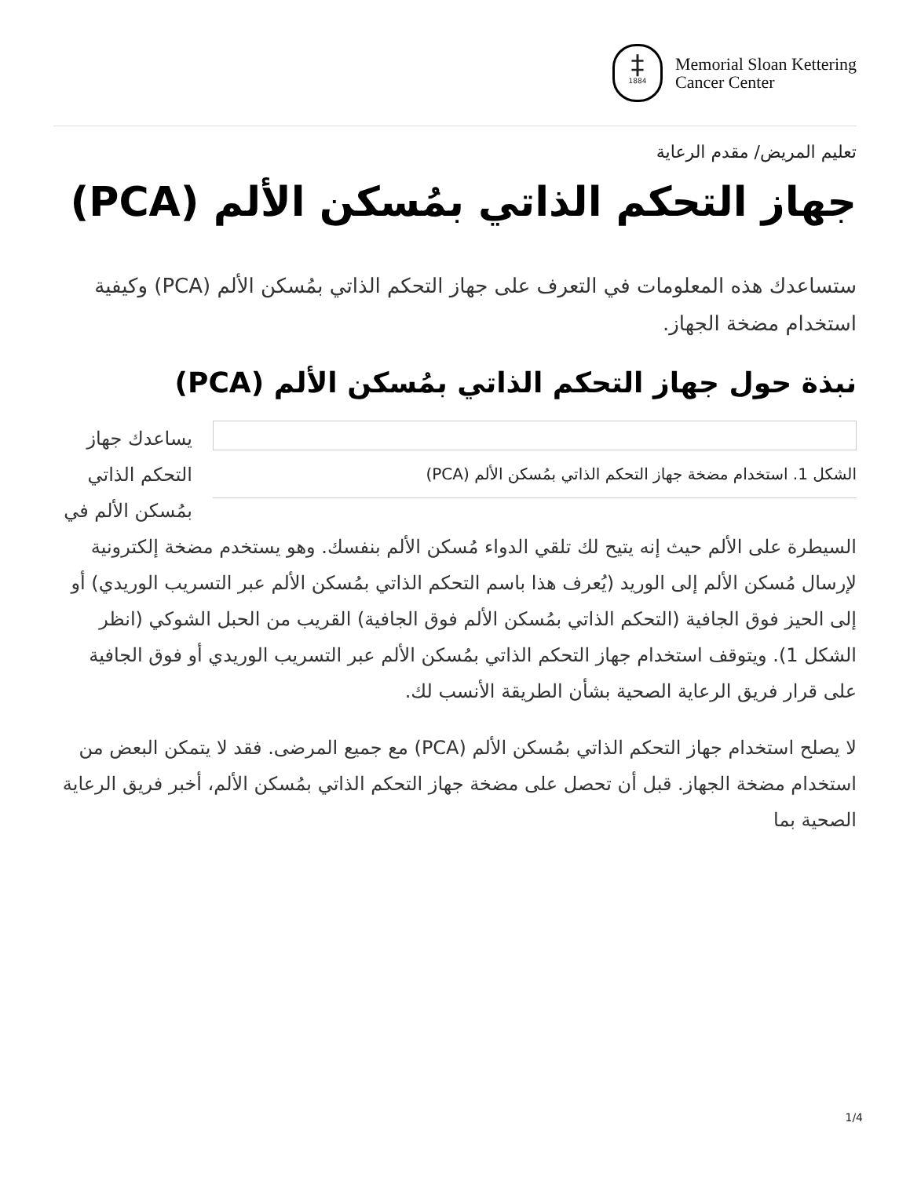‡
1884
Memorial Sloan Kettering
Cancer Center
تعليم المريض/ مقدم الرعاية
جهاز التحكم الذاتي بمُسكن الألم (PCA)
ستساعدك هذه المعلومات في التعرف على جهاز التحكم الذاتي بمُسكن الألم (PCA) وكيفية استخدام مضخة الجهاز.
نبذة حول جهاز التحكم الذاتي بمُسكن الألم (PCA)
الشكل 1. استخدام مضخة جهاز التحكم الذاتي بمُسكن الألم (PCA)
يساعدك جهاز التحكم الذاتي بمُسكن الألم في السيطرة على الألم حيث إنه يتيح لك تلقي الدواء مُسكن الألم بنفسك. وهو يستخدم مضخة إلكترونية لإرسال مُسكن الألم إلى الوريد (يُعرف هذا باسم التحكم الذاتي بمُسكن الألم عبر التسريب الوريدي) أو إلى الحيز فوق الجافية (التحكم الذاتي بمُسكن الألم فوق الجافية) القريب من الحبل الشوكي (انظر الشكل 1). ويتوقف استخدام جهاز التحكم الذاتي بمُسكن الألم عبر التسريب الوريدي أو فوق الجافية على قرار فريق الرعاية الصحية بشأن الطريقة الأنسب لك.
لا يصلح استخدام جهاز التحكم الذاتي بمُسكن الألم (PCA) مع جميع المرضى. فقد لا يتمكن البعض من استخدام مضخة الجهاز. قبل أن تحصل على مضخة جهاز التحكم الذاتي بمُسكن الألم، أخبر فريق الرعاية الصحية بما
1/4